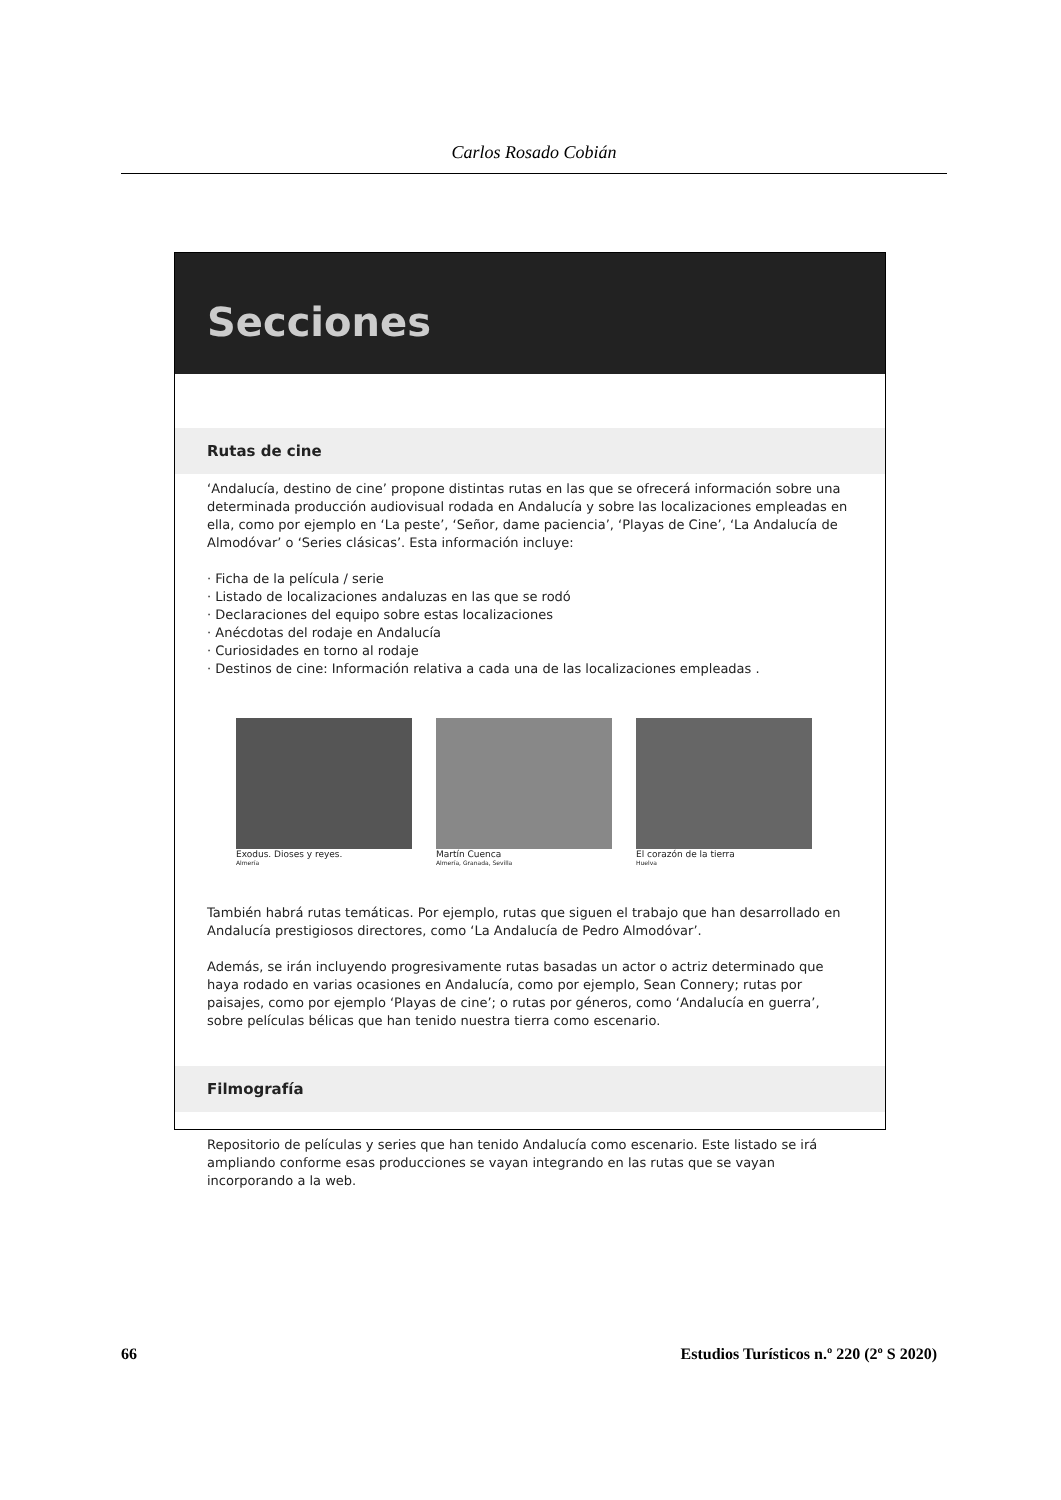Carlos Rosado Cobián
Secciones
Rutas de cine
‘Andalucía, destino de cine’ propone distintas rutas en las que se ofrecerá información sobre una determinada producción audiovisual rodada en Andalucía y sobre las localizaciones empleadas en ella, como por ejemplo en ‘La peste’, ‘Señor, dame paciencia’, ‘Playas de Cine’, ‘La Andalucía de Almodóvar’ o ‘Series clásicas’. Esta información incluye:
· Ficha de la película / serie
· Listado de localizaciones andaluzas en las que se rodó
· Declaraciones del equipo sobre estas localizaciones
· Anécdotas del rodaje en Andalucía
· Curiosidades en torno al rodaje
· Destinos de cine: Información relativa a cada una de las localizaciones empleadas .
Exodus. Dioses y reyes.
Almería
Martín Cuenca
Almería, Granada, Sevilla
El corazón de la tierra
Huelva
También habrá rutas temáticas. Por ejemplo, rutas que siguen el trabajo que han desarrollado en Andalucía prestigiosos directores, como ‘La Andalucía de Pedro Almodóvar’.
Además, se irán incluyendo progresivamente rutas basadas un actor o actriz determinado que haya rodado en varias ocasiones en Andalucía, como por ejemplo, Sean Connery; rutas por paisajes, como por ejemplo ‘Playas de cine’; o rutas por géneros, como ‘Andalucía en guerra’, sobre películas bélicas que han tenido nuestra tierra como escenario.
Filmografía
Repositorio de películas y series que han tenido Andalucía como escenario. Este listado se irá ampliando conforme esas producciones se vayan integrando en las rutas que se vayan incorporando a la web.
66 Estudios Turísticos n.º 220 (2º S 2020)